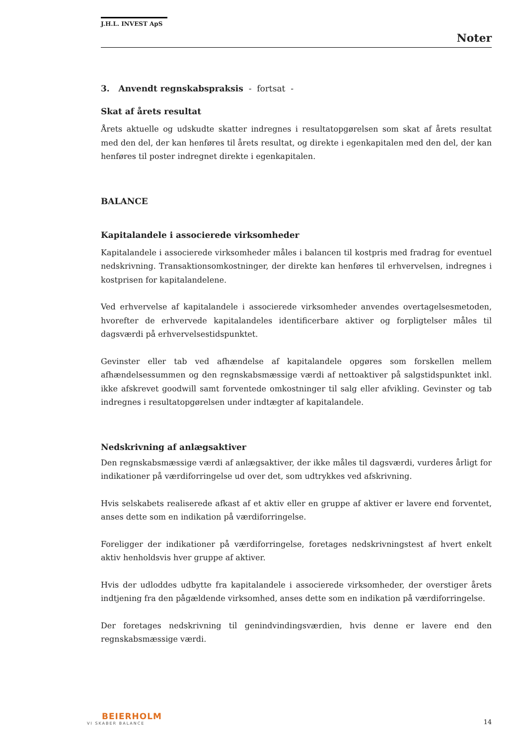J.H.L. INVEST ApS
Noter
3. Anvendt regnskabspraksis - fortsat -
Skat af årets resultat
Årets aktuelle og udskudte skatter indregnes i resultatopgørelsen som skat af årets resultat med den del, der kan henføres til årets resultat, og direkte i egenkapitalen med den del, der kan henføres til poster indregnet direkte i egenkapitalen.
BALANCE
Kapitalandele i associerede virksomheder
Kapitalandele i associerede virksomheder måles i balancen til kostpris med fradrag for eventuel nedskrivning. Transaktionsomkostninger, der direkte kan henføres til erhvervelsen, indregnes i kostprisen for kapitalandelene.
Ved erhvervelse af kapitalandele i associerede virksomheder anvendes overtagelsesmetoden, hvorefter de erhvervede kapitalandeles identificerbare aktiver og forpligtelser måles til dagsværdi på erhvervelsestidspunktet.
Gevinster eller tab ved afhændelse af kapitalandele opgøres som forskellen mellem afhændelsessummen og den regnskabsmæssige værdi af nettoaktiver på salgstidspunktet inkl. ikke afskrevet goodwill samt forventede omkostninger til salg eller afvikling. Gevinster og tab indregnes i resultatopgørelsen under indtægter af kapitalandele.
Nedskrivning af anlægsaktiver
Den regnskabsmæssige værdi af anlægsaktiver, der ikke måles til dagsværdi, vurderes årligt for indikationer på værdiforringelse ud over det, som udtrykkes ved afskrivning.
Hvis selskabets realiserede afkast af et aktiv eller en gruppe af aktiver er lavere end forventet, anses dette som en indikation på værdiforringelse.
Foreligger der indikationer på værdiforringelse, foretages nedskrivningstest af hvert enkelt aktiv henholdsvis hver gruppe af aktiver.
Hvis der udloddes udbytte fra kapitalandele i associerede virksomheder, der overstiger årets indtjening fra den pågældende virksomhed, anses dette som en indikation på værdiforringelse.
Der foretages nedskrivning til genindvindingsværdien, hvis denne er lavere end den regnskabsmæssige værdi.
BEIERHOLM
VI SKABER BALANCE
14